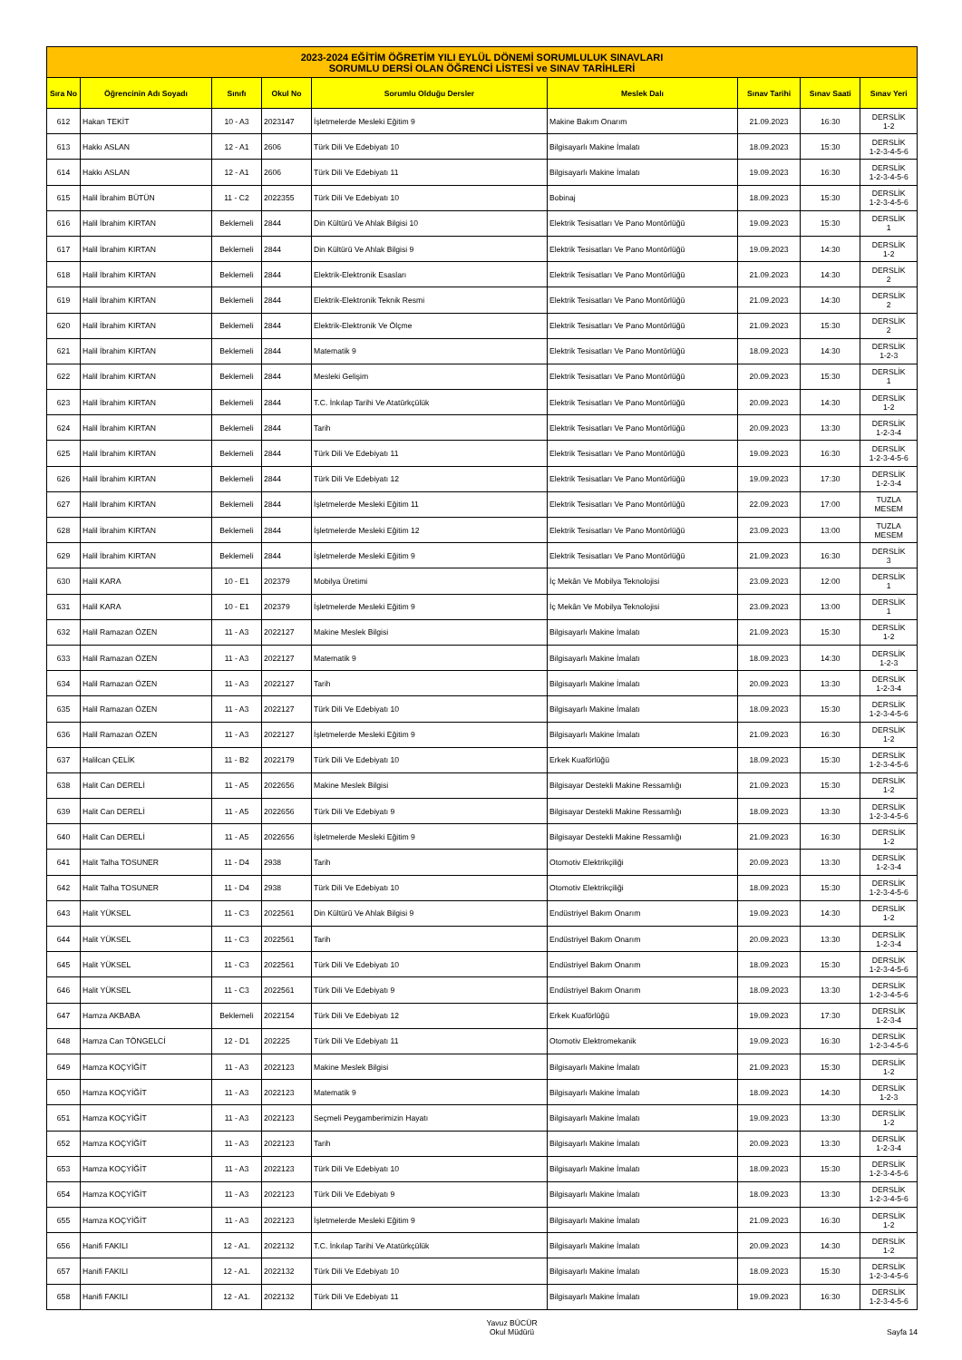| 2023-2024 EĞİTİM ÖĞRETİM YILI EYLÜL DÖNEMİ SORUMLULUK SINAVLARI SORUMLU DERSİ OLAN ÖĞRENCİ LİSTESİ ve SINAV TARİHLERİ | | | | | | | | |
| --- | --- | --- | --- | --- | --- | --- | --- | --- |
| Sıra No | Öğrencinin Adı Soyadı | Sınıfı | Okul No | Sorumlu Olduğu Dersler | Meslek Dalı | Sınav Tarihi | Sınav Saati | Sınav Yeri |
| 612 | Hakan TEKİT | 10 - A3 | 2023147 | İşletmelerde Mesleki Eğitim 9 | Makine Bakım Onarım | 21.09.2023 | 16:30 | DERSLİK 1-2 |
| 613 | Hakkı ASLAN | 12 - A1 | 2606 | Türk Dili Ve Edebiyatı 10 | Bilgisayarlı Makine İmalatı | 18.09.2023 | 15:30 | DERSLİK 1-2-3-4-5-6 |
| 614 | Hakkı ASLAN | 12 - A1 | 2606 | Türk Dili Ve Edebiyatı 11 | Bilgisayarlı Makine İmalatı | 19.09.2023 | 16:30 | DERSLİK 1-2-3-4-5-6 |
| 615 | Halil İbrahim BÜTÜN | 11 - C2 | 2022355 | Türk Dili Ve Edebiyatı 10 | Bobinaj | 18.09.2023 | 15:30 | DERSLİK 1-2-3-4-5-6 |
| 616 | Halil İbrahim KIRTAN | Beklemeli | 2844 | Din Kültürü Ve Ahlak Bilgisi 10 | Elektrik Tesisatları Ve Pano Montörlüğü | 19.09.2023 | 15:30 | DERSLİK 1 |
| 617 | Halil İbrahim KIRTAN | Beklemeli | 2844 | Din Kültürü Ve Ahlak Bilgisi 9 | Elektrik Tesisatları Ve Pano Montörlüğü | 19.09.2023 | 14:30 | DERSLİK 1-2 |
| 618 | Halil İbrahim KIRTAN | Beklemeli | 2844 | Elektrik-Elektronik Esasları | Elektrik Tesisatları Ve Pano Montörlüğü | 21.09.2023 | 14:30 | DERSLİK 2 |
| 619 | Halil İbrahim KIRTAN | Beklemeli | 2844 | Elektrik-Elektronik Teknik Resmi | Elektrik Tesisatları Ve Pano Montörlüğü | 21.09.2023 | 14:30 | DERSLİK 2 |
| 620 | Halil İbrahim KIRTAN | Beklemeli | 2844 | Elektrik-Elektronik Ve Ölçme | Elektrik Tesisatları Ve Pano Montörlüğü | 21.09.2023 | 15:30 | DERSLİK 2 |
| 621 | Halil İbrahim KIRTAN | Beklemeli | 2844 | Matematik 9 | Elektrik Tesisatları Ve Pano Montörlüğü | 18.09.2023 | 14:30 | DERSLİK 1-2-3 |
| 622 | Halil İbrahim KIRTAN | Beklemeli | 2844 | Mesleki Gelişim | Elektrik Tesisatları Ve Pano Montörlüğü | 20.09.2023 | 15:30 | DERSLİK 1 |
| 623 | Halil İbrahim KIRTAN | Beklemeli | 2844 | T.C. İnkılap Tarihi Ve Atatürkçülük | Elektrik Tesisatları Ve Pano Montörlüğü | 20.09.2023 | 14:30 | DERSLİK 1-2 |
| 624 | Halil İbrahim KIRTAN | Beklemeli | 2844 | Tarih | Elektrik Tesisatları Ve Pano Montörlüğü | 20.09.2023 | 13:30 | DERSLİK 1-2-3-4 |
| 625 | Halil İbrahim KIRTAN | Beklemeli | 2844 | Türk Dili Ve Edebiyatı 11 | Elektrik Tesisatları Ve Pano Montörlüğü | 19.09.2023 | 16:30 | DERSLİK 1-2-3-4-5-6 |
| 626 | Halil İbrahim KIRTAN | Beklemeli | 2844 | Türk Dili Ve Edebiyatı 12 | Elektrik Tesisatları Ve Pano Montörlüğü | 19.09.2023 | 17:30 | DERSLİK 1-2-3-4 |
| 627 | Halil İbrahim KIRTAN | Beklemeli | 2844 | İşletmelerde Mesleki Eğitim 11 | Elektrik Tesisatları Ve Pano Montörlüğü | 22.09.2023 | 17:00 | TUZLA MESEM |
| 628 | Halil İbrahim KIRTAN | Beklemeli | 2844 | İşletmelerde Mesleki Eğitim 12 | Elektrik Tesisatları Ve Pano Montörlüğü | 23.09.2023 | 13:00 | TUZLA MESEM |
| 629 | Halil İbrahim KIRTAN | Beklemeli | 2844 | İşletmelerde Mesleki Eğitim 9 | Elektrik Tesisatları Ve Pano Montörlüğü | 21.09.2023 | 16:30 | DERSLİK 3 |
| 630 | Halil KARA | 10 - E1 | 202379 | Mobilya Üretimi | İç Mekân Ve Mobilya Teknolojisi | 23.09.2023 | 12:00 | DERSLİK 1 |
| 631 | Halil KARA | 10 - E1 | 202379 | İşletmelerde Mesleki Eğitim 9 | İç Mekân Ve Mobilya Teknolojisi | 23.09.2023 | 13:00 | DERSLİK 1 |
| 632 | Halil Ramazan ÖZEN | 11 - A3 | 2022127 | Makine Meslek Bilgisi | Bilgisayarlı Makine İmalatı | 21.09.2023 | 15:30 | DERSLİK 1-2 |
| 633 | Halil Ramazan ÖZEN | 11 - A3 | 2022127 | Matematik 9 | Bilgisayarlı Makine İmalatı | 18.09.2023 | 14:30 | DERSLİK 1-2-3 |
| 634 | Halil Ramazan ÖZEN | 11 - A3 | 2022127 | Tarih | Bilgisayarlı Makine İmalatı | 20.09.2023 | 13:30 | DERSLİK 1-2-3-4 |
| 635 | Halil Ramazan ÖZEN | 11 - A3 | 2022127 | Türk Dili Ve Edebiyatı 10 | Bilgisayarlı Makine İmalatı | 18.09.2023 | 15:30 | DERSLİK 1-2-3-4-5-6 |
| 636 | Halil Ramazan ÖZEN | 11 - A3 | 2022127 | İşletmelerde Mesleki Eğitim 9 | Bilgisayarlı Makine İmalatı | 21.09.2023 | 16:30 | DERSLİK 1-2 |
| 637 | Halilcan ÇELİK | 11 - B2 | 2022179 | Türk Dili Ve Edebiyatı 10 | Erkek Kuaförlüğü | 18.09.2023 | 15:30 | DERSLİK 1-2-3-4-5-6 |
| 638 | Halit Can DERELİ | 11 - A5 | 2022656 | Makine Meslek Bilgisi | Bilgisayar Destekli Makine Ressamlığı | 21.09.2023 | 15:30 | DERSLİK 1-2 |
| 639 | Halit Can DERELİ | 11 - A5 | 2022656 | Türk Dili Ve Edebiyatı 9 | Bilgisayar Destekli Makine Ressamlığı | 18.09.2023 | 13:30 | DERSLİK 1-2-3-4-5-6 |
| 640 | Halit Can DERELİ | 11 - A5 | 2022656 | İşletmelerde Mesleki Eğitim 9 | Bilgisayar Destekli Makine Ressamlığı | 21.09.2023 | 16:30 | DERSLİK 1-2 |
| 641 | Halit Talha TOSUNER | 11 - D4 | 2938 | Tarih | Otomotiv Elektrikçiliği | 20.09.2023 | 13:30 | DERSLİK 1-2-3-4 |
| 642 | Halit Talha TOSUNER | 11 - D4 | 2938 | Türk Dili Ve Edebiyatı 10 | Otomotiv Elektrikçiliği | 18.09.2023 | 15:30 | DERSLİK 1-2-3-4-5-6 |
| 643 | Halit YÜKSEL | 11 - C3 | 2022561 | Din Kültürü Ve Ahlak Bilgisi 9 | Endüstriyel Bakım Onarım | 19.09.2023 | 14:30 | DERSLİK 1-2 |
| 644 | Halit YÜKSEL | 11 - C3 | 2022561 | Tarih | Endüstriyel Bakım Onarım | 20.09.2023 | 13:30 | DERSLİK 1-2-3-4 |
| 645 | Halit YÜKSEL | 11 - C3 | 2022561 | Türk Dili Ve Edebiyatı 10 | Endüstriyel Bakım Onarım | 18.09.2023 | 15:30 | DERSLİK 1-2-3-4-5-6 |
| 646 | Halit YÜKSEL | 11 - C3 | 2022561 | Türk Dili Ve Edebiyatı 9 | Endüstriyel Bakım Onarım | 18.09.2023 | 13:30 | DERSLİK 1-2-3-4-5-6 |
| 647 | Hamza AKBABA | Beklemeli | 2022154 | Türk Dili Ve Edebiyatı 12 | Erkek Kuaförlüğü | 19.09.2023 | 17:30 | DERSLİK 1-2-3-4 |
| 648 | Hamza Can TÖNGELCİ | 12 - D1 | 202225 | Türk Dili Ve Edebiyatı 11 | Otomotiv Elektromekanik | 19.09.2023 | 16:30 | DERSLİK 1-2-3-4-5-6 |
| 649 | Hamza KOÇYİĞİT | 11 - A3 | 2022123 | Makine Meslek Bilgisi | Bilgisayarlı Makine İmalatı | 21.09.2023 | 15:30 | DERSLİK 1-2 |
| 650 | Hamza KOÇYİĞİT | 11 - A3 | 2022123 | Matematik 9 | Bilgisayarlı Makine İmalatı | 18.09.2023 | 14:30 | DERSLİK 1-2-3 |
| 651 | Hamza KOÇYİĞİT | 11 - A3 | 2022123 | Seçmeli Peygamberimizin Hayatı | Bilgisayarlı Makine İmalatı | 19.09.2023 | 13:30 | DERSLİK 1-2 |
| 652 | Hamza KOÇYİĞİT | 11 - A3 | 2022123 | Tarih | Bilgisayarlı Makine İmalatı | 20.09.2023 | 13:30 | DERSLİK 1-2-3-4 |
| 653 | Hamza KOÇYİĞİT | 11 - A3 | 2022123 | Türk Dili Ve Edebiyatı 10 | Bilgisayarlı Makine İmalatı | 18.09.2023 | 15:30 | DERSLİK 1-2-3-4-5-6 |
| 654 | Hamza KOÇYİĞİT | 11 - A3 | 2022123 | Türk Dili Ve Edebiyatı 9 | Bilgisayarlı Makine İmalatı | 18.09.2023 | 13:30 | DERSLİK 1-2-3-4-5-6 |
| 655 | Hamza KOÇYİĞİT | 11 - A3 | 2022123 | İşletmelerde Mesleki Eğitim 9 | Bilgisayarlı Makine İmalatı | 21.09.2023 | 16:30 | DERSLİK 1-2 |
| 656 | Hanifi FAKILI | 12 - A1. | 2022132 | T.C. İnkılap Tarihi Ve Atatürkçülük | Bilgisayarlı Makine İmalatı | 20.09.2023 | 14:30 | DERSLİK 1-2 |
| 657 | Hanifi FAKILI | 12 - A1. | 2022132 | Türk Dili Ve Edebiyatı 10 | Bilgisayarlı Makine İmalatı | 18.09.2023 | 15:30 | DERSLİK 1-2-3-4-5-6 |
| 658 | Hanifi FAKILI | 12 - A1. | 2022132 | Türk Dili Ve Edebiyatı 11 | Bilgisayarlı Makine İmalatı | 19.09.2023 | 16:30 | DERSLİK 1-2-3-4-5-6 |
Yavuz BÜCÜR
Okul Müdürü
Sayfa 14